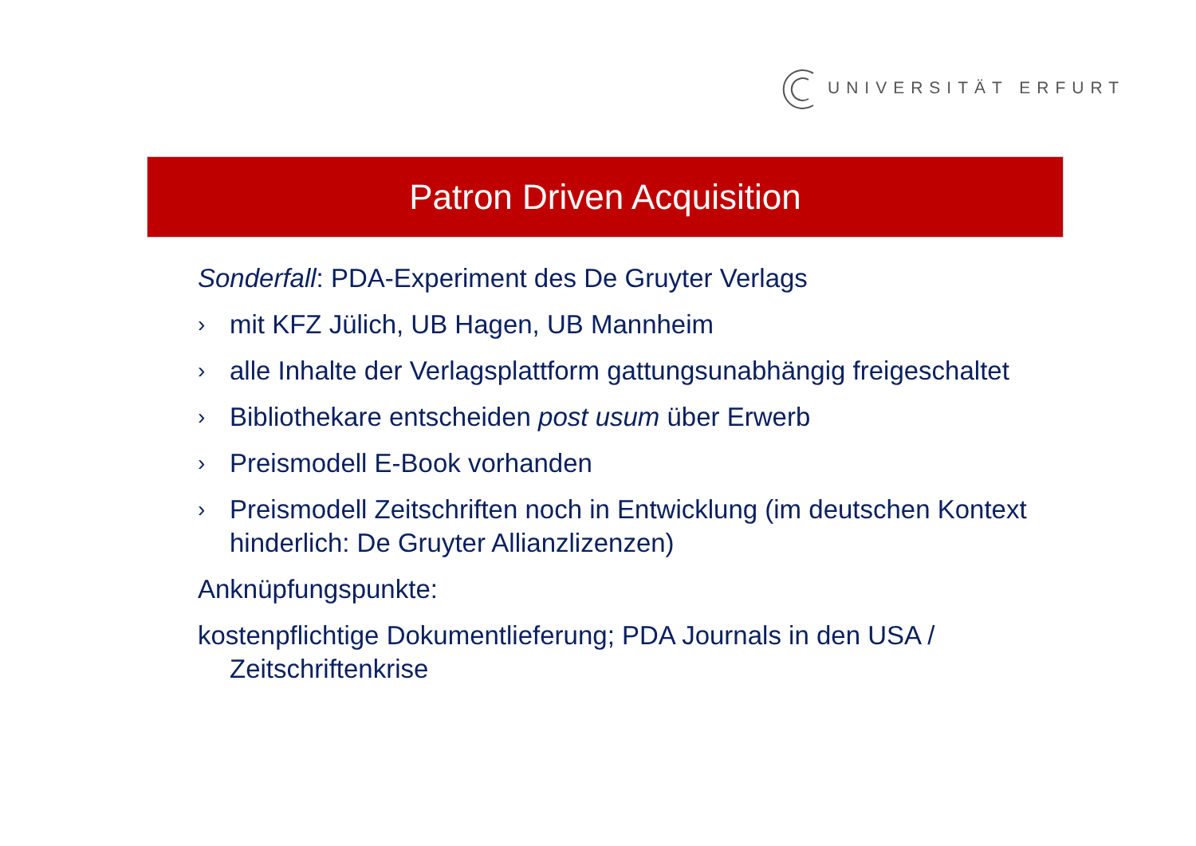UNIVERSITÄT ERFURT
Patron Driven Acquisition
Sonderfall: PDA-Experiment des De Gruyter Verlags
› mit KFZ Jülich, UB Hagen, UB Mannheim
› alle Inhalte der Verlagsplattform gattungsunabhängig freigeschaltet
› Bibliothekare entscheiden post usum über Erwerb
› Preismodell E-Book vorhanden
› Preismodell Zeitschriften noch in Entwicklung (im deutschen Kontext hinderlich: De Gruyter Allianzlizenzen)
Anknüpfungspunkte:
kostenpflichtige Dokumentlieferung; PDA Journals in den USA / Zeitschriftenkrise